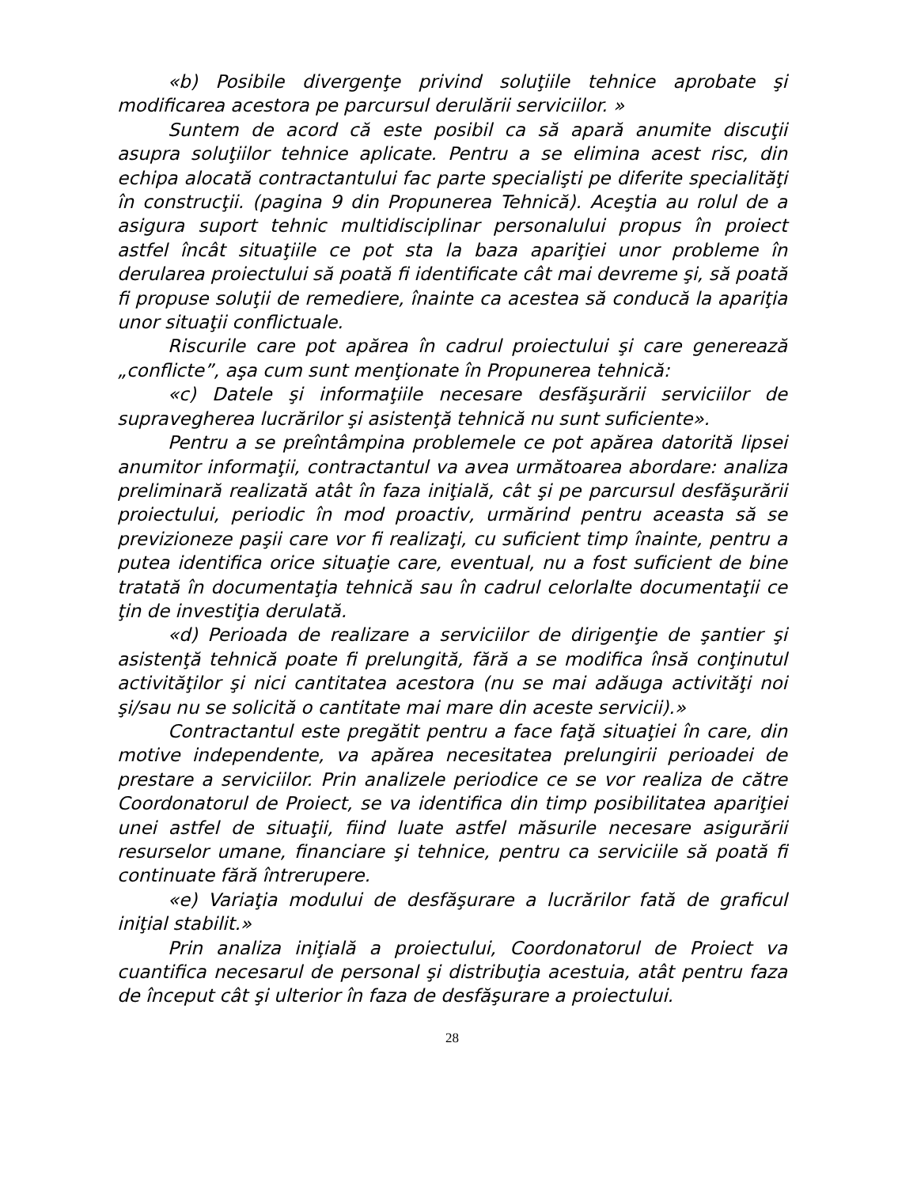«b) Posibile divergenţe privind soluţiile tehnice aprobate şi modificarea acestora pe parcursul derulării serviciilor. »
Suntem de acord că este posibil ca să apară anumite discuţii asupra soluţiilor tehnice aplicate. Pentru a se elimina acest risc, din echipa alocată contractantului fac parte specialişti pe diferite specialităţi în construcţii. (pagina 9 din Propunerea Tehnică). Aceştia au rolul de a asigura suport tehnic multidisciplinar personalului propus în proiect astfel încât situaţiile ce pot sta la baza apariţiei unor probleme în derularea proiectului să poată fi identificate cât mai devreme şi, să poată fi propuse soluţii de remediere, înainte ca acestea să conducă la apariţia unor situaţii conflictuale.
Riscurile care pot apărea în cadrul proiectului şi care generează „conflicte”, aşa cum sunt menţionate în Propunerea tehnică:
«c) Datele şi informaţiile necesare desfăşurării serviciilor de supravegherea lucrărilor şi asistenţă tehnică nu sunt suficiente».
Pentru a se preîntâmpina problemele ce pot apărea datorită lipsei anumitor informaţii, contractantul va avea următoarea abordare: analiza preliminară realizată atât în faza iniţială, cât şi pe parcursul desfăşurării proiectului, periodic în mod proactiv, urmărind pentru aceasta să se previzioneze paşii care vor fi realizaţi, cu suficient timp înainte, pentru a putea identifica orice situaţie care, eventual, nu a fost suficient de bine tratată în documentaţia tehnică sau în cadrul celorlalte documentaţii ce ţin de investiţia derulată.
«d) Perioada de realizare a serviciilor de dirigenţie de şantier şi asistenţă tehnică poate fi prelungită, fără a se modifica însă conţinutul activităţilor şi nici cantitatea acestora (nu se mai adăuga activităţi noi şi/sau nu se solicită o cantitate mai mare din aceste servicii).»
Contractantul este pregătit pentru a face faţă situaţiei în care, din motive independente, va apărea necesitatea prelungirii perioadei de prestare a serviciilor. Prin analizele periodice ce se vor realiza de către Coordonatorul de Proiect, se va identifica din timp posibilitatea apariţiei unei astfel de situaţii, fiind luate astfel măsurile necesare asigurării resurselor umane, financiare şi tehnice, pentru ca serviciile să poată fi continuate fără întrerupere.
«e) Variaţia modului de desfăşurare a lucrărilor fată de graficul iniţial stabilit.»
Prin analiza iniţială a proiectului, Coordonatorul de Proiect va cuantifica necesarul de personal şi distribuţia acestuia, atât pentru faza de început cât şi ulterior în faza de desfăşurare a proiectului.
28